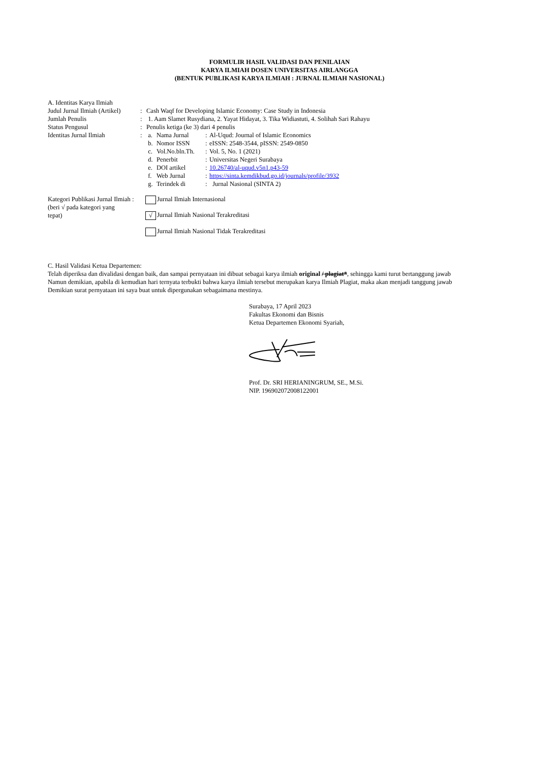FORMULIR HASIL VALIDASI DAN PENILAIAN
KARYA ILMIAH DOSEN UNIVERSITAS AIRLANGGA
(BENTUK PUBLIKASI KARYA ILMIAH : JURNAL ILMIAH NASIONAL)
A. Identitas Karya Ilmiah
| Judul Jurnal Ilmiah (Artikel) | : | Cash Waqf for Developing Islamic Economy: Case Study in Indonesia | | | |
| Jumlah Penulis | : | 1. Aam Slamet Rusydiana, 2. Yayat Hidayat, 3. Tika Widiastuti, 4. Solihah Sari Rahayu | | | |
| Status Pengusul | : | Penulis ketiga (ke 3) dari 4 penulis | | | |
| Identitas Jurnal Ilmiah | : | a. | Nama Jurnal | : | Al-Uqud: Journal of Islamic Economics |
| | | b. | Nomor ISSN | : | eISSN: 2548-3544, pISSN: 2549-0850 |
| | | c. | Vol.No.bln.Th. | : | Vol. 5, No. 1 (2021) |
| | | d. | Penerbit | : | Universitas Negeri Surabaya |
| | | e. | DOI artikel | : | 10.26740/al-uqud.v5n1.p43-59 |
| | | f. | Web Jurnal | : | https://sinta.kemdikbud.go.id/journals/profile/3932 |
| | | g. | Terindek di | : | Jurnal Nasional (SINTA 2) |
| Kategori Publikasi Jurnal Ilmiah : (beri √ pada kategori yang tepat) | Jurnal Ilmiah Internasional √ Jurnal Ilmiah Nasional Terakreditasi Jurnal Ilmiah Nasional Tidak Terakreditasi |
C. Hasil Validasi Ketua Departemen:
Telah diperiksa dan divalidasi dengan baik, dan sampai pernyataan ini dibuat sebagai karya ilmiah original / plagiat*, sehingga kami turut bertanggung jawab
Namun demikian, apabila di kemudian hari ternyata terbukti bahwa karya ilmiah tersebut merupakan karya Ilmiah Plagiat, maka akan menjadi tanggung jawab
Demikian surat pernyataan ini saya buat untuk dipergunakan sebagaimana mestinya.
Surabaya, 17 April 2023
Fakultas Ekonomi dan Bisnis
Ketua Departemen Ekonomi Syariah,
Prof. Dr. SRI HERIANINGRUM, SE., M.Si.
NIP. 196902072008122001